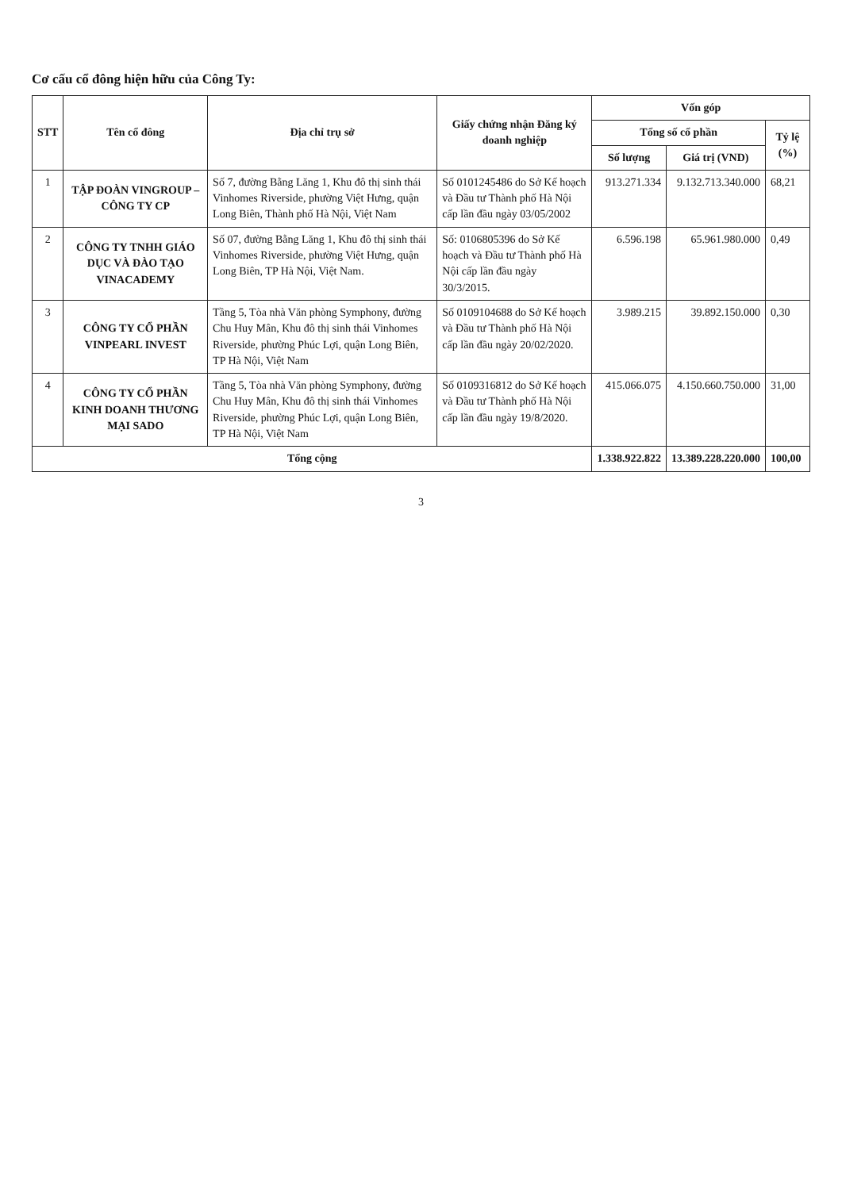Cơ cấu cổ đông hiện hữu của Công Ty:
| STT | Tên cổ đông | Địa chỉ trụ sở | Giấy chứng nhận Đăng ký doanh nghiệp | Vốn góp | | |
| --- | --- | --- | --- | --- | --- | --- |
| | | | | Tổng số cổ phần | | Tỷ lệ (%) |
| | | | | Số lượng | Giá trị (VND) | |
| 1 | TẬP ĐOÀN VINGROUP – CÔNG TY CP | Số 7, đường Bằng Lăng 1, Khu đô thị sinh thái Vinhomes Riverside, phường Việt Hưng, quận Long Biên, Thành phố Hà Nội, Việt Nam | Số 0101245486 do Sở Kế hoạch và Đầu tư Thành phố Hà Nội cấp lần đầu ngày 03/05/2002 | 913.271.334 | 9.132.713.340.000 | 68,21 |
| 2 | CÔNG TY TNHH GIÁO DỤC VÀ ĐÀO TẠO VINACADEMY | Số 07, đường Bằng Lăng 1, Khu đô thị sinh thái Vinhomes Riverside, phường Việt Hưng, quận Long Biên, TP Hà Nội, Việt Nam. | Số: 0106805396 do Sở Kế hoạch và Đầu tư Thành phố Hà Nội cấp lần đầu ngày 30/3/2015. | 6.596.198 | 65.961.980.000 | 0,49 |
| 3 | CÔNG TY CỔ PHẦN VINPEARL INVEST | Tầng 5, Tòa nhà Văn phòng Symphony, đường Chu Huy Mân, Khu đô thị sinh thái Vinhomes Riverside, phường Phúc Lợi, quận Long Biên, TP Hà Nội, Việt Nam | Số 0109104688 do Sở Kế hoạch và Đầu tư Thành phố Hà Nội cấp lần đầu ngày 20/02/2020. | 3.989.215 | 39.892.150.000 | 0,30 |
| 4 | CÔNG TY CỔ PHẦN KINH DOANH THƯƠNG MẠI SADO | Tầng 5, Tòa nhà Văn phòng Symphony, đường Chu Huy Mân, Khu đô thị sinh thái Vinhomes Riverside, phường Phúc Lợi, quận Long Biên, TP Hà Nội, Việt Nam | Số 0109316812 do Sở Kế hoạch và Đầu tư Thành phố Hà Nội cấp lần đầu ngày 19/8/2020. | 415.066.075 | 4.150.660.750.000 | 31,00 |
| Tổng cộng | | | | 1.338.922.822 | 13.389.228.220.000 | 100,00 |
3